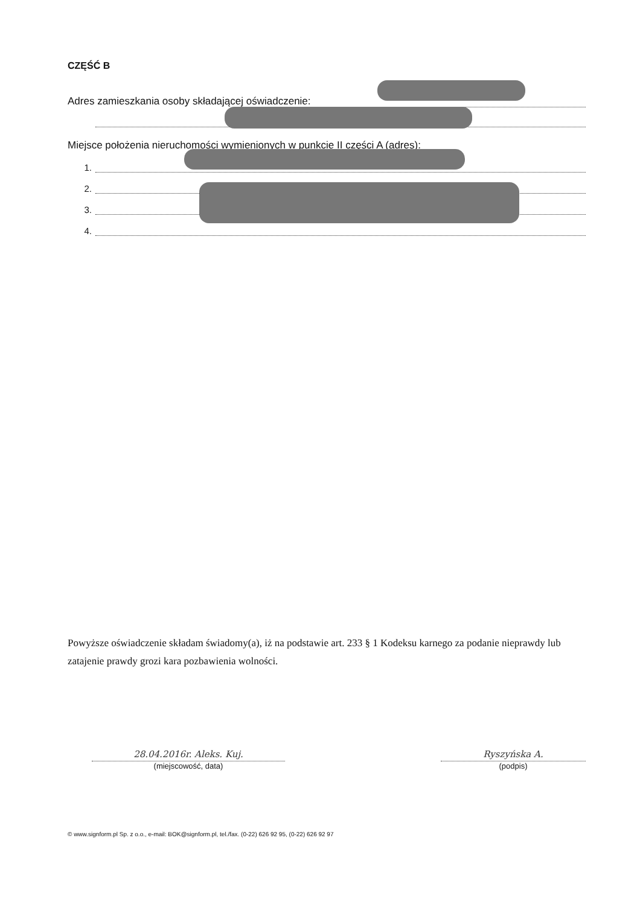CZĘŚĆ B
Adres zamieszkania osoby składającej oświadczenie:
Miejsce położenia nieruchomości wymienionych w punkcie II części A (adres):
1.
2.
3.
4.
Powyższe oświadczenie składam świadomy(a), iż na podstawie art. 233 § 1 Kodeksu karnego za podanie nieprawdy lub zatajenie prawdy grozi kara pozbawienia wolności.
28.04.2016r. Aleks. Kuj.
(miejscowość, data)
Ryszyńska A.
(podpis)
© www.signform.pl Sp. z o.o., e-mail: BOK@signform.pl, tel./fax. (0-22) 626 92 95, (0-22) 626 92 97